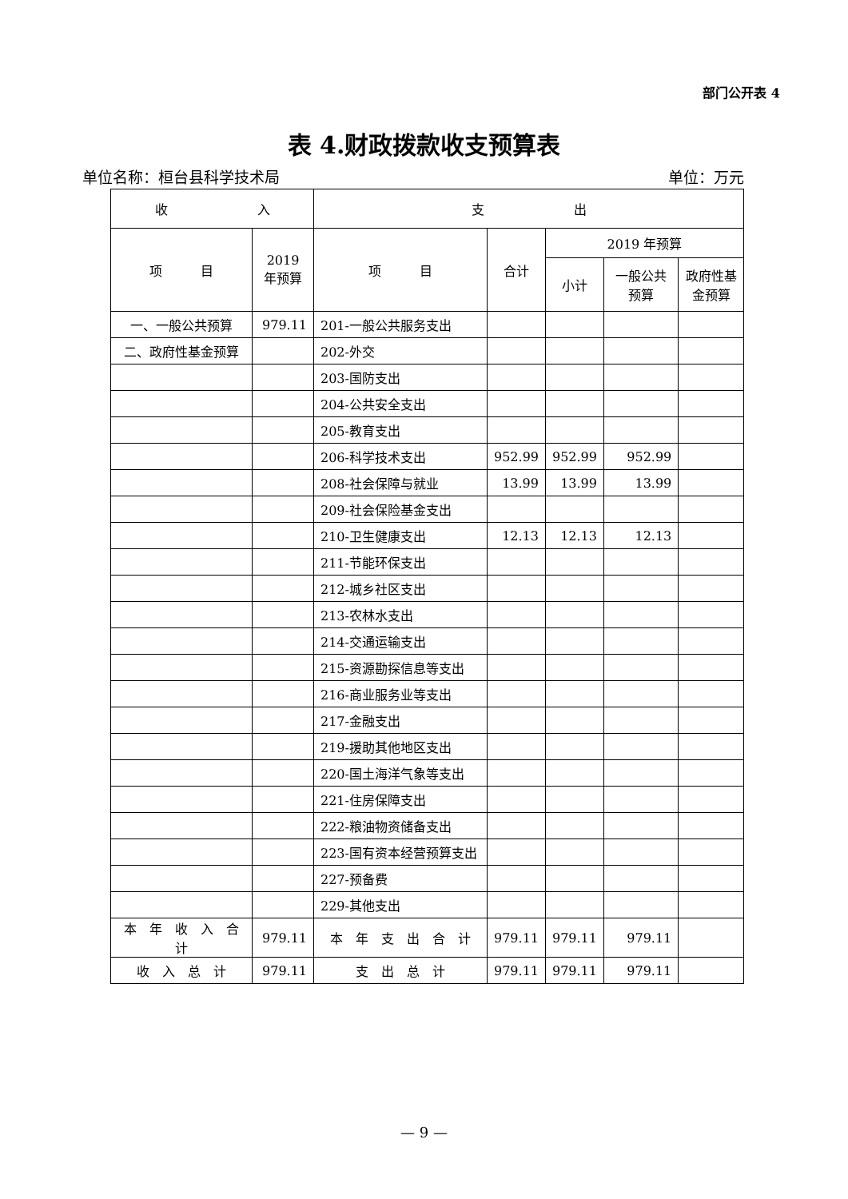部门公开表 4
表 4.财政拨款收支预算表
单位名称：桓台县科学技术局 单位：万元
| 收 入 | | 支 出 | | | | |
| --- | --- | --- | --- | --- | --- | --- |
| 项 目 | 2019 年预算 | 项 目 | 合计 | 2019 年预算 | | |
| | | | | 小计 | 一般公共预算 | 政府性基金预算 |
| 一、一般公共预算 | 979.11 | 201-一般公共服务支出 | | | | |
| 二、政府性基金预算 | | 202-外交 | | | | |
| | | 203-国防支出 | | | | |
| | | 204-公共安全支出 | | | | |
| | | 205-教育支出 | | | | |
| | | 206-科学技术支出 | 952.99 | 952.99 | 952.99 | |
| | | 208-社会保障与就业 | 13.99 | 13.99 | 13.99 | |
| | | 209-社会保险基金支出 | | | | |
| | | 210-卫生健康支出 | 12.13 | 12.13 | 12.13 | |
| | | 211-节能环保支出 | | | | |
| | | 212-城乡社区支出 | | | | |
| | | 213-农林水支出 | | | | |
| | | 214-交通运输支出 | | | | |
| | | 215-资源勘探信息等支出 | | | | |
| | | 216-商业服务业等支出 | | | | |
| | | 217-金融支出 | | | | |
| | | 219-援助其他地区支出 | | | | |
| | | 220-国土海洋气象等支出 | | | | |
| | | 221-住房保障支出 | | | | |
| | | 222-粮油物资储备支出 | | | | |
| | | 223-国有资本经营预算支出 | | | | |
| | | 227-预备费 | | | | |
| | | 229-其他支出 | | | | |
| 本 年 收 入 合 计 | 979.11 | 本 年 支 出 合 计 | 979.11 | 979.11 | 979.11 | |
| 收 入 总 计 | 979.11 | 支 出 总 计 | 979.11 | 979.11 | 979.11 | |
— 9 —